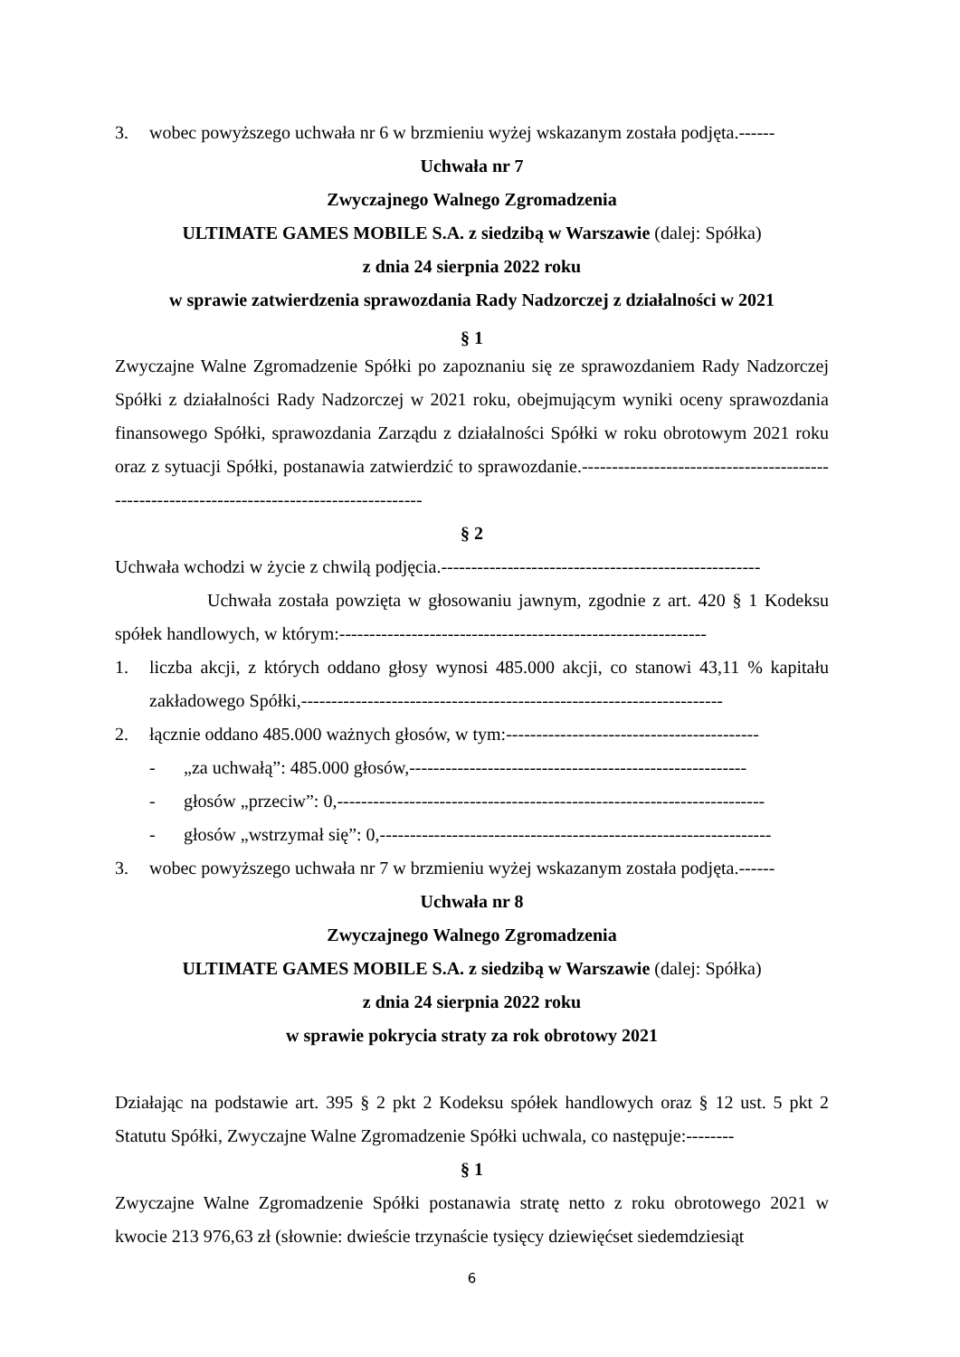3. wobec powyższego uchwała nr 6 w brzmieniu wyżej wskazanym została podjęta.------
Uchwała nr 7
Zwyczajnego Walnego Zgromadzenia
ULTIMATE GAMES MOBILE S.A. z siedzibą w Warszawie (dalej: Spółka)
z dnia 24 sierpnia 2022 roku
w sprawie zatwierdzenia sprawozdania Rady Nadzorczej z działalności w 2021
§ 1
Zwyczajne Walne Zgromadzenie Spółki po zapoznaniu się ze sprawozdaniem Rady Nadzorczej Spółki z działalności Rady Nadzorczej w 2021 roku, obejmującym wyniki oceny sprawozdania finansowego Spółki, sprawozdania Zarządu z działalności Spółki w roku obrotowym 2021 roku oraz z sytuacji Spółki, postanawia zatwierdzić to sprawozdanie.--------------------------------------------------------------------------------------------
§ 2
Uchwała wchodzi w życie z chwilą podjęcia.-----------------------------------------------------
Uchwała została powzięta w głosowaniu jawnym, zgodnie z art. 420 § 1 Kodeksu spółek handlowych, w którym:-------------------------------------------------------------
1. liczba akcji, z których oddano głosy wynosi 485.000 akcji, co stanowi 43,11 % kapitału zakładowego Spółki,----------------------------------------------------------------------
2. łącznie oddano 485.000 ważnych głosów, w tym:------------------------------------------
- „za uchwałą”: 485.000 głosów,--------------------------------------------------------
- głosów „przeciw”: 0,-----------------------------------------------------------------------
- głosów „wstrzymał się”: 0,-----------------------------------------------------------------
3. wobec powyższego uchwała nr 7 w brzmieniu wyżej wskazanym została podjęta.------
Uchwała nr 8
Zwyczajnego Walnego Zgromadzenia
ULTIMATE GAMES MOBILE S.A. z siedzibą w Warszawie (dalej: Spółka)
z dnia 24 sierpnia 2022 roku
w sprawie pokrycia straty za rok obrotowy 2021
Działając na podstawie art. 395 § 2 pkt 2 Kodeksu spółek handlowych oraz § 12 ust. 5 pkt 2 Statutu Spółki, Zwyczajne Walne Zgromadzenie Spółki uchwala, co następuje:--------
§ 1
Zwyczajne Walne Zgromadzenie Spółki postanawia stratę netto z roku obrotowego 2021 w kwocie 213 976,63 zł (słownie: dwieście trzynaście tysięcy dziewięćset siedemdziesiąt
6